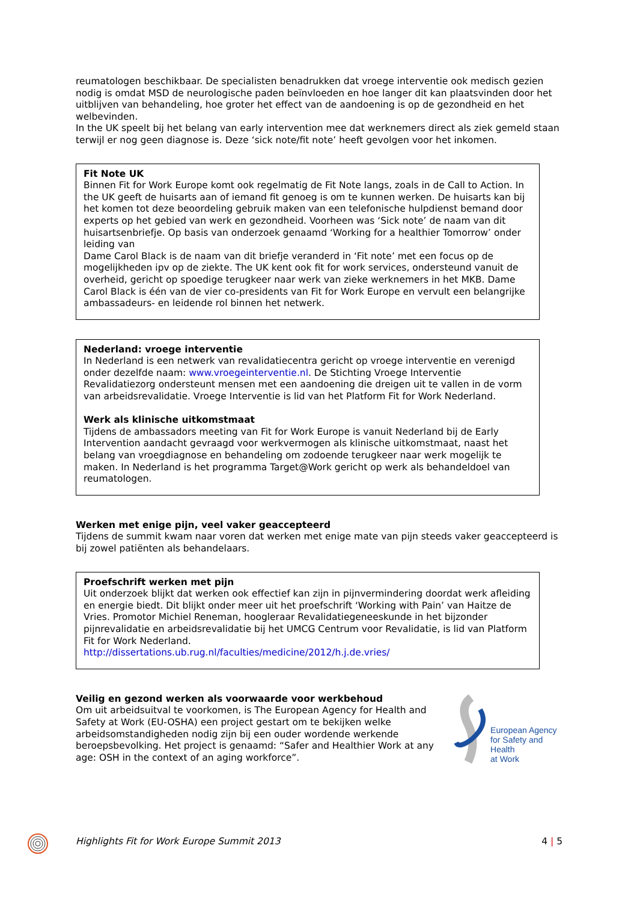reumatologen beschikbaar. De specialisten benadrukken dat vroege interventie ook medisch gezien nodig is omdat MSD de neurologische paden beïnvloeden en hoe langer dit kan plaatsvinden door het uitblijven van behandeling, hoe groter het effect van de aandoening is op de gezondheid en het welbevinden.
In the UK speelt bij het belang van early intervention mee dat werknemers direct als ziek gemeld staan terwijl er nog geen diagnose is. Deze ‘sick note/fit note’ heeft gevolgen voor het inkomen.
Fit Note UK
Binnen Fit for Work Europe komt ook regelmatig de Fit Note langs, zoals in de Call to Action. In the UK geeft de huisarts aan of iemand fit genoeg is om te kunnen werken. De huisarts kan bij het komen tot deze beoordeling gebruik maken van een telefonische hulpdienst bemand door experts op het gebied van werk en gezondheid. Voorheen was ‘Sick note’ de naam van dit huisartsenbriefje. Op basis van onderzoek genaamd ‘Working for a healthier Tomorrow’ onder leiding van
Dame Carol Black is de naam van dit briefje veranderd in ‘Fit note’ met een focus op de mogelijkheden ipv op de ziekte. The UK kent ook fit for work services, ondersteund vanuit de overheid, gericht op spoedige terugkeer naar werk van zieke werknemers in het MKB. Dame Carol Black is één van de vier co-presidents van Fit for Work Europe en vervult een belangrijke ambassadeurs- en leidende rol binnen het netwerk.
Nederland: vroege interventie
In Nederland is een netwerk van revalidatiecentra gericht op vroege interventie en verenigd onder dezelfde naam: www.vroegeinterventie.nl. De Stichting Vroege Interventie Revalidatiezorg ondersteunt mensen met een aandoening die dreigen uit te vallen in de vorm van arbeidsrevalidatie. Vroege Interventie is lid van het Platform Fit for Work Nederland.
Werk als klinische uitkomstmaat
Tijdens de ambassadors meeting van Fit for Work Europe is vanuit Nederland bij de Early Intervention aandacht gevraagd voor werkvermogen als klinische uitkomstmaat, naast het belang van vroegdiagnose en behandeling om zodoende terugkeer naar werk mogelijk te maken. In Nederland is het programma Target@Work gericht op werk als behandeldoel van reumatologen.
Werken met enige pijn, veel vaker geaccepteerd
Tijdens de summit kwam naar voren dat werken met enige mate van pijn steeds vaker geaccepteerd is bij zowel patiënten als behandelaars.
Proefschrift werken met pijn
Uit onderzoek blijkt dat werken ook effectief kan zijn in pijnvermindering doordat werk afleiding en energie biedt. Dit blijkt onder meer uit het proefschrift ‘Working with Pain’ van Haitze de Vries. Promotor Michiel Reneman, hoogleraar Revalidatiegeneeskunde in het bijzonder pijnrevalidatie en arbeidsrevalidatie bij het UMCG Centrum voor Revalidatie, is lid van Platform Fit for Work Nederland.
http://dissertations.ub.rug.nl/faculties/medicine/2012/h.j.de.vries/
Veilig en gezond werken als voorwaarde voor werkbehoud
Om uit arbeidsuitval te voorkomen, is The European Agency for Health and Safety at Work (EU-OSHA) een project gestart om te bekijken welke arbeidsomstandigheden nodig zijn bij een ouder wordende werkende beroepsbevolking. Het project is genaamd: “Safer and Healthier Work at any age: OSH in the context of an aging workforce”.
European Agency
for Safety and Health
at Work
Highlights Fit for Work Europe Summit 2013 4 | 5